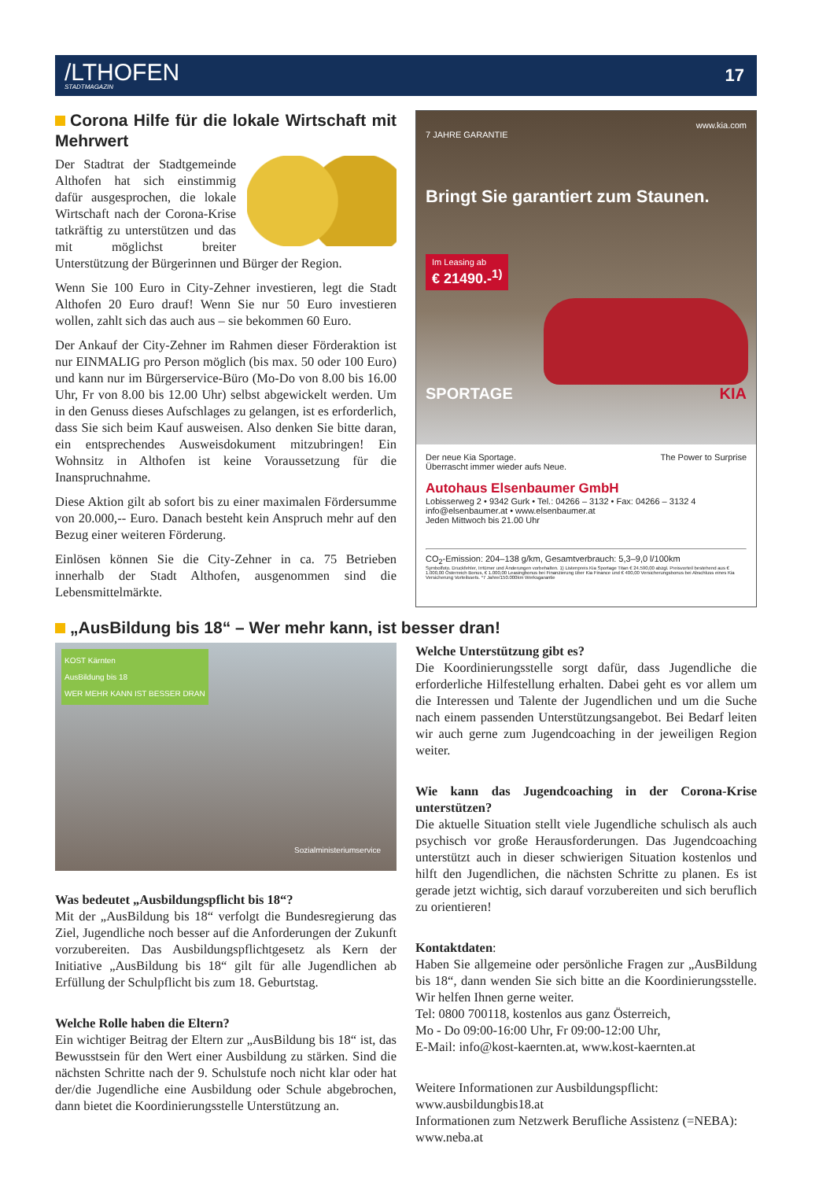/LTHOFEN
STADTMAGAZIN
17
Corona Hilfe für die lokale Wirtschaft mit Mehrwert
Der Stadtrat der Stadtgemeinde Althofen hat sich einstimmig dafür ausgesprochen, die lokale Wirtschaft nach der Corona-Krise tatkräftig zu unterstützen und das mit möglichst breiter Unterstützung der Bürgerinnen und Bürger der Region.
Wenn Sie 100 Euro in City-Zehner investieren, legt die Stadt Althofen 20 Euro drauf! Wenn Sie nur 50 Euro investieren wollen, zahlt sich das auch aus – sie bekommen 60 Euro.
Der Ankauf der City-Zehner im Rahmen dieser Förderaktion ist nur EINMALIG pro Person möglich (bis max. 50 oder 100 Euro) und kann nur im Bürgerservice-Büro (Mo-Do von 8.00 bis 16.00 Uhr, Fr von 8.00 bis 12.00 Uhr) selbst abgewickelt werden. Um in den Genuss dieses Aufschlages zu gelangen, ist es erforderlich, dass Sie sich beim Kauf ausweisen. Also denken Sie bitte daran, ein entsprechendes Ausweisdokument mitzubringen! Ein Wohnsitz in Althofen ist keine Voraussetzung für die Inanspruchnahme.
Diese Aktion gilt ab sofort bis zu einer maximalen Fördersumme von 20.000,-- Euro. Danach besteht kein Anspruch mehr auf den Bezug einer weiteren Förderung.
Einlösen können Sie die City-Zehner in ca. 75 Betrieben innerhalb der Stadt Althofen, ausgenommen sind die Lebensmittelmärkte.
www.kia.com
7 JAHRE GARANTIE
Bringt Sie garantiert zum Staunen.
Im Leasing ab
€ 21490.-<sup>1)</sup>
SPORTAGE KIA
Der neue Kia Sportage.
Überrascht immer wieder aufs Neue. The Power to Surprise
Autohaus Elsenbaumer GmbH
Lobisserweg 2 • 9342 Gurk • Tel.: 04266 – 3132 • Fax: 04266 – 3132 4
info@elsenbaumer.at • www.elsenbaumer.at
Jeden Mittwoch bis 21.00 Uhr
CO<sub>2</sub>-Emission: 204–138 g/km, Gesamtverbrauch: 5,3–9,0 l/100km
Symbolfoto. Druckfehler, Irrtümer und Änderungen vorbehalten. 1) Listenpreis Kia Sportage Titan € 24.590,00 abzgl. Preisvorteil bestehend aus € 1.000,00 Österreich Bonus, € 1.000,00 Leasingbonus bei Finanzierung über Kia Finance und € 400,00 Versicherungsbonus bei Abschluss eines Kia Versicherung Vorteilssets. *7 Jahre/150.000km Werksgarantie
„AusBildung bis 18“ – Wer mehr kann, ist besser dran!
KOST Kärnten
AusBildung bis 18
WER MEHR KANN IST BESSER DRAN
Sozialministeriumservice
Was bedeutet „Ausbildungspflicht bis 18“?
Mit der „AusBildung bis 18“ verfolgt die Bundesregierung das Ziel, Jugendliche noch besser auf die Anforderungen der Zukunft vorzubereiten. Das Ausbildungspflichtgesetz als Kern der Initiative „AusBildung bis 18“ gilt für alle Jugendlichen ab Erfüllung der Schulpflicht bis zum 18. Geburtstag.
Welche Rolle haben die Eltern?
Ein wichtiger Beitrag der Eltern zur „AusBildung bis 18“ ist, das Bewusstsein für den Wert einer Ausbildung zu stärken. Sind die nächsten Schritte nach der 9. Schulstufe noch nicht klar oder hat der/die Jugendliche eine Ausbildung oder Schule abgebrochen, dann bietet die Koordinierungsstelle Unterstützung an.
Welche Unterstützung gibt es?
Die Koordinierungsstelle sorgt dafür, dass Jugendliche die erforderliche Hilfestellung erhalten. Dabei geht es vor allem um die Interessen und Talente der Jugendlichen und um die Suche nach einem passenden Unterstützungsangebot. Bei Bedarf leiten wir auch gerne zum Jugendcoaching in der jeweiligen Region weiter.
Wie kann das Jugendcoaching in der Corona-Krise unterstützen?
Die aktuelle Situation stellt viele Jugendliche schulisch als auch psychisch vor große Herausforderungen. Das Jugendcoaching unterstützt auch in dieser schwierigen Situation kostenlos und hilft den Jugendlichen, die nächsten Schritte zu planen. Es ist gerade jetzt wichtig, sich darauf vorzubereiten und sich beruflich zu orientieren!
Kontaktdaten:
Haben Sie allgemeine oder persönliche Fragen zur „AusBildung bis 18“, dann wenden Sie sich bitte an die Koordinierungsstelle. Wir helfen Ihnen gerne weiter.
Tel: 0800 700118, kostenlos aus ganz Österreich,
Mo - Do 09:00-16:00 Uhr, Fr 09:00-12:00 Uhr,
E-Mail: info@kost-kaernten.at, www.kost-kaernten.at
Weitere Informationen zur Ausbildungspflicht:
www.ausbildungbis18.at
Informationen zum Netzwerk Berufliche Assistenz (=NEBA):
www.neba.at